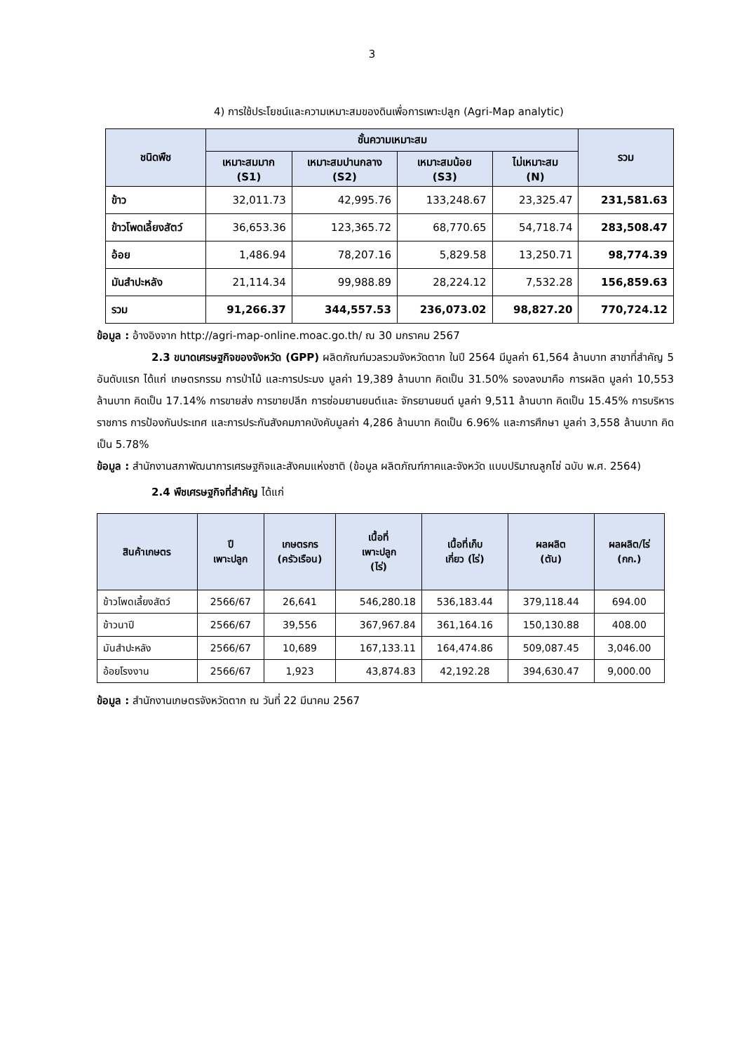3
4) การใช้ประโยชน์และความเหมาะสมของดินเพื่อการเพาะปลูก (Agri-Map analytic)
| ชนิดพืช | ชั้นความเหมาะสม | | | | รวม |
| --- | --- | --- | --- | --- | --- |
| | เหมาะสมมาก (S1) | เหมาะสมปานกลาง (S2) | เหมาะสมน้อย (S3) | ไม่เหมาะสม (N) | |
| ข้าว | 32,011.73 | 42,995.76 | 133,248.67 | 23,325.47 | 231,581.63 |
| ข้าวโพดเลี้ยงสัตว์ | 36,653.36 | 123,365.72 | 68,770.65 | 54,718.74 | 283,508.47 |
| อ้อย | 1,486.94 | 78,207.16 | 5,829.58 | 13,250.71 | 98,774.39 |
| มันสำปะหลัง | 21,114.34 | 99,988.89 | 28,224.12 | 7,532.28 | 156,859.63 |
| รวม | 91,266.37 | 344,557.53 | 236,073.02 | 98,827.20 | 770,724.12 |
ข้อมูล : อ้างอิงจาก http://agri-map-online.moac.go.th/ ณ 30 มกราคม 2567
2.3 ขนาดเศรษฐกิจของจังหวัด (GPP) ผลิตภัณฑ์มวลรวมจังหวัดตาก ในปี 2564 มีมูลค่า 61,564 ล้านบาท สาขาที่สำคัญ 5 อันดับแรก ได้แก่ เกษตรกรรม การป่าไม้ และการประมง มูลค่า 19,389 ล้านบาท คิดเป็น 31.50% รองลงมาคือ การผลิต มูลค่า 10,553 ล้านบาท คิดเป็น 17.14% การขายส่ง การขายปลีก การซ่อมยานยนต์และ จักรยานยนต์ มูลค่า 9,511 ล้านบาท คิดเป็น 15.45% การบริหารราชการ การป้องกันประเทศ และการประกันสังคมภาคบังคับมูลค่า 4,286 ล้านบาท คิดเป็น 6.96% และการศึกษา มูลค่า 3,558 ล้านบาท คิดเป็น 5.78%
ข้อมูล : สำนักงานสภาพัฒนาการเศรษฐกิจและสังคมแห่งชาติ (ข้อมูล ผลิตภัณฑ์ภาคและจังหวัด แบบปริมาณลูกโซ่ ฉบับ พ.ศ. 2564)
2.4 พืชเศรษฐกิจที่สำคัญ ได้แก่
| สินค้าเกษตร | ปี เพาะปลูก | เกษตรกร (ครัวเรือน) | เนื้อที่ เพาะปลูก (ไร่) | เนื้อที่เก็บ เกี่ยว (ไร่) | ผลผลิต (ตัน) | ผลผลิต/ไร่ (กก.) |
| --- | --- | --- | --- | --- | --- | --- |
| ข้าวโพดเลี้ยงสัตว์ | 2566/67 | 26,641 | 546,280.18 | 536,183.44 | 379,118.44 | 694.00 |
| ข้าวนาปี | 2566/67 | 39,556 | 367,967.84 | 361,164.16 | 150,130.88 | 408.00 |
| มันสำปะหลัง | 2566/67 | 10,689 | 167,133.11 | 164,474.86 | 509,087.45 | 3,046.00 |
| อ้อยโรงงาน | 2566/67 | 1,923 | 43,874.83 | 42,192.28 | 394,630.47 | 9,000.00 |
ข้อมูล : สำนักงานเกษตรจังหวัดตาก ณ วันที่ 22 มีนาคม 2567